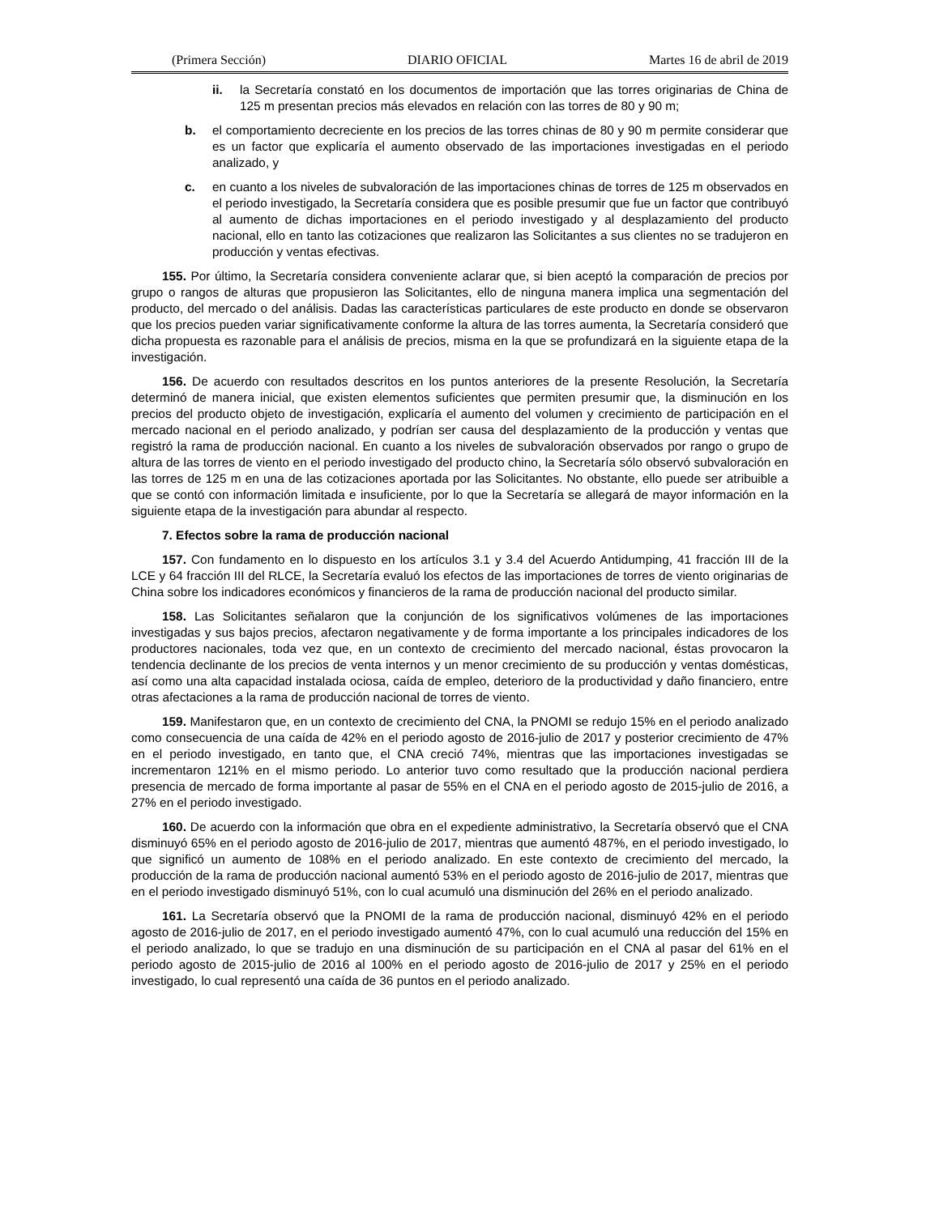(Primera Sección) DIARIO OFICIAL Martes 16 de abril de 2019
ii. la Secretaría constató en los documentos de importación que las torres originarias de China de 125 m presentan precios más elevados en relación con las torres de 80 y 90 m;
b. el comportamiento decreciente en los precios de las torres chinas de 80 y 90 m permite considerar que es un factor que explicaría el aumento observado de las importaciones investigadas en el periodo analizado, y
c. en cuanto a los niveles de subvaloración de las importaciones chinas de torres de 125 m observados en el periodo investigado, la Secretaría considera que es posible presumir que fue un factor que contribuyó al aumento de dichas importaciones en el periodo investigado y al desplazamiento del producto nacional, ello en tanto las cotizaciones que realizaron las Solicitantes a sus clientes no se tradujeron en producción y ventas efectivas.
155. Por último, la Secretaría considera conveniente aclarar que, si bien aceptó la comparación de precios por grupo o rangos de alturas que propusieron las Solicitantes, ello de ninguna manera implica una segmentación del producto, del mercado o del análisis. Dadas las características particulares de este producto en donde se observaron que los precios pueden variar significativamente conforme la altura de las torres aumenta, la Secretaría consideró que dicha propuesta es razonable para el análisis de precios, misma en la que se profundizará en la siguiente etapa de la investigación.
156. De acuerdo con resultados descritos en los puntos anteriores de la presente Resolución, la Secretaría determinó de manera inicial, que existen elementos suficientes que permiten presumir que, la disminución en los precios del producto objeto de investigación, explicaría el aumento del volumen y crecimiento de participación en el mercado nacional en el periodo analizado, y podrían ser causa del desplazamiento de la producción y ventas que registró la rama de producción nacional. En cuanto a los niveles de subvaloración observados por rango o grupo de altura de las torres de viento en el periodo investigado del producto chino, la Secretaría sólo observó subvaloración en las torres de 125 m en una de las cotizaciones aportada por las Solicitantes. No obstante, ello puede ser atribuible a que se contó con información limitada e insuficiente, por lo que la Secretaría se allegará de mayor información en la siguiente etapa de la investigación para abundar al respecto.
7. Efectos sobre la rama de producción nacional
157. Con fundamento en lo dispuesto en los artículos 3.1 y 3.4 del Acuerdo Antidumping, 41 fracción III de la LCE y 64 fracción III del RLCE, la Secretaría evaluó los efectos de las importaciones de torres de viento originarias de China sobre los indicadores económicos y financieros de la rama de producción nacional del producto similar.
158. Las Solicitantes señalaron que la conjunción de los significativos volúmenes de las importaciones investigadas y sus bajos precios, afectaron negativamente y de forma importante a los principales indicadores de los productores nacionales, toda vez que, en un contexto de crecimiento del mercado nacional, éstas provocaron la tendencia declinante de los precios de venta internos y un menor crecimiento de su producción y ventas domésticas, así como una alta capacidad instalada ociosa, caída de empleo, deterioro de la productividad y daño financiero, entre otras afectaciones a la rama de producción nacional de torres de viento.
159. Manifestaron que, en un contexto de crecimiento del CNA, la PNOMI se redujo 15% en el periodo analizado como consecuencia de una caída de 42% en el periodo agosto de 2016-julio de 2017 y posterior crecimiento de 47% en el periodo investigado, en tanto que, el CNA creció 74%, mientras que las importaciones investigadas se incrementaron 121% en el mismo periodo. Lo anterior tuvo como resultado que la producción nacional perdiera presencia de mercado de forma importante al pasar de 55% en el CNA en el periodo agosto de 2015-julio de 2016, a 27% en el periodo investigado.
160. De acuerdo con la información que obra en el expediente administrativo, la Secretaría observó que el CNA disminuyó 65% en el periodo agosto de 2016-julio de 2017, mientras que aumentó 487%, en el periodo investigado, lo que significó un aumento de 108% en el periodo analizado. En este contexto de crecimiento del mercado, la producción de la rama de producción nacional aumentó 53% en el periodo agosto de 2016-julio de 2017, mientras que en el periodo investigado disminuyó 51%, con lo cual acumuló una disminución del 26% en el periodo analizado.
161. La Secretaría observó que la PNOMI de la rama de producción nacional, disminuyó 42% en el periodo agosto de 2016-julio de 2017, en el periodo investigado aumentó 47%, con lo cual acumuló una reducción del 15% en el periodo analizado, lo que se tradujo en una disminución de su participación en el CNA al pasar del 61% en el periodo agosto de 2015-julio de 2016 al 100% en el periodo agosto de 2016-julio de 2017 y 25% en el periodo investigado, lo cual representó una caída de 36 puntos en el periodo analizado.